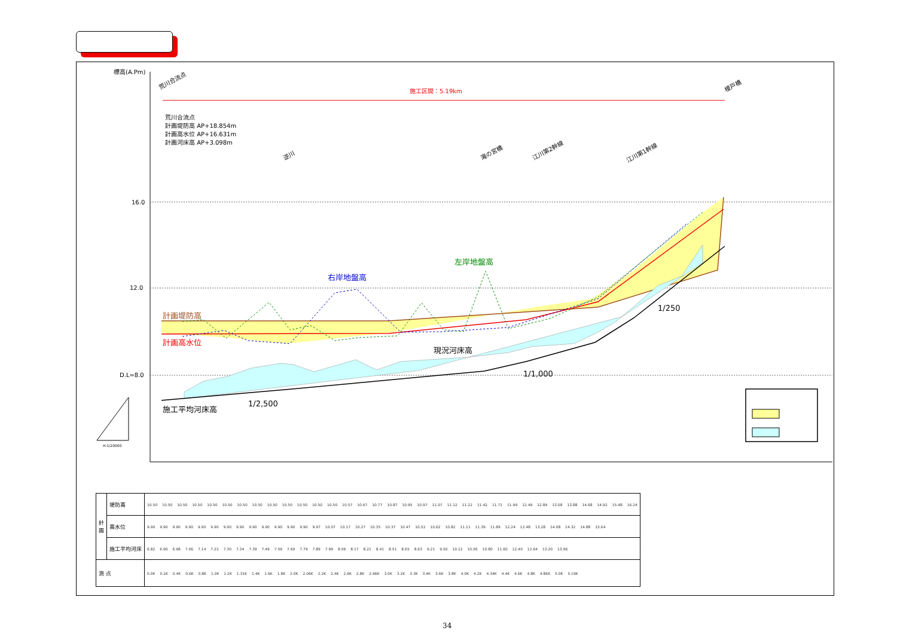標高(A.Pm)
16.0
12.0
D.L=8.0
施工区間：5.19km
荒川合流点
計画堤防高 AP+18.854m
計画高水位 AP+16.631m
計画河床高 AP+3.098m
荒川合流点
逆川
滝の宮橋
江川第2幹線
江川第1幹線
榎戸橋
計画堤防高
計画高水位
右岸地盤高
左岸地盤高
現況河床高
施工平均河床高
1/2,500
1/1,000
1/250
H:1/20000
| 計 画 | 堤防高 | 10.50 10.50 10.50 10.50 10.50 10.50 10.50 10.50 10.50 10.50 10.50 10.50 10.50 10.57 10.67 10.77 10.87 10.95 10.97 11.07 11.12 11.22 11.42 11.71 11.99 12.49 12.84 13.08 13.88 14.68 14.92 15.48 16.24 |
| | 高水位 | 9.90 9.90 9.90 9.90 9.90 9.90 9.90 9.90 9.90 9.90 9.90 9.90 9.90 9.97 10.07 10.17 10.27 10.35 10.37 10.47 10.52 10.62 10.82 11.11 11.39 11.89 12.24 12.48 13.28 14.08 14.32 14.88 15.64 |
| | 施工平均河床 | 6.82 6.90 6.98 7.06 7.14 7.22 7.30 7.34 7.39 7.49 7.59 7.69 7.79 7.89 7.99 8.09 8.17 8.21 8.41 8.51 8.65 8.63 9.21 9.50 10.12 10.56 10.80 11.60 12.40 12.64 13.20 13.96 |
| 測 点 | | 0.0K 0.2K 0.4K 0.6K 0.8K 1.0K 1.2K 1.31K 1.4K 1.6K 1.8K 2.0K 2.06K 2.2K 2.4K 2.6K 2.8K 2.96K 3.0K 3.2K 3.3K 3.4K 3.6K 3.8K 4.0K 4.2K 4.34K 4.4K 4.6K 4.8K 4.86K 5.0K 5.19K |
34